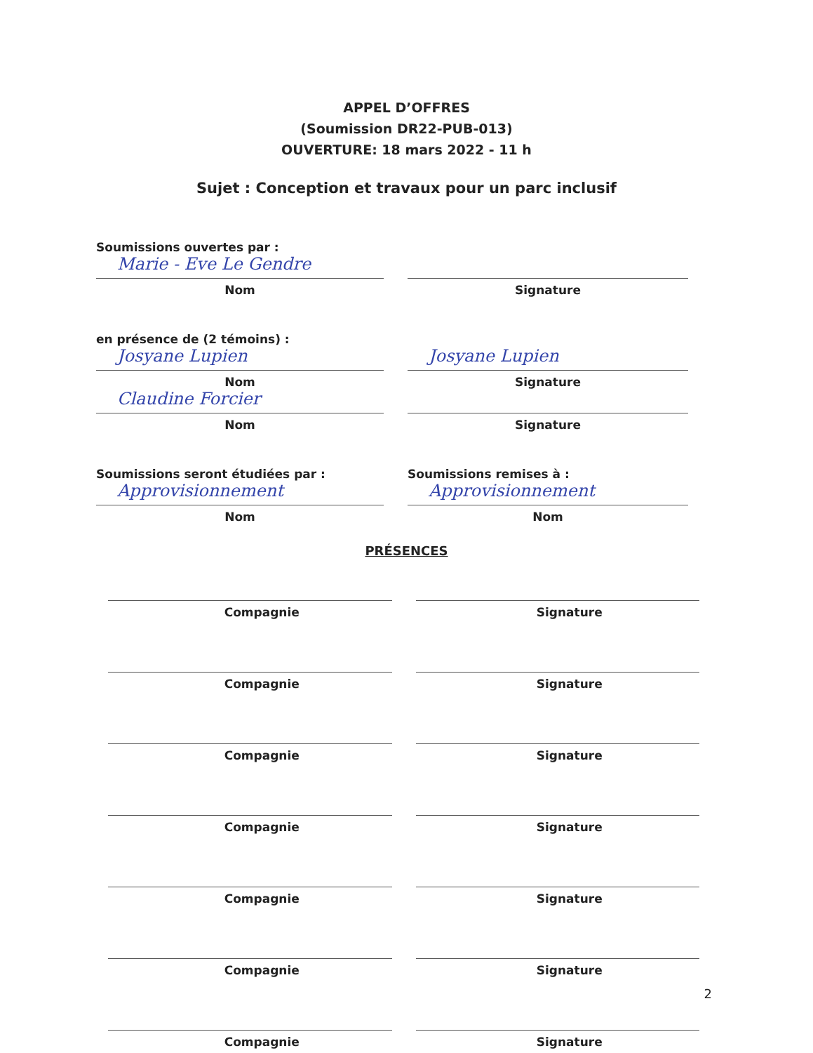APPEL D’OFFRES
(Soumission DR22-PUB-013)
OUVERTURE: 18 mars 2022 - 11 h
Sujet : Conception et travaux pour un parc inclusif
Soumissions ouvertes par :
Marie - Eve Le Gendre
Nom
Signature
en présence de (2 témoins) :
Josyane Lupien
Nom
Claudine Forcier
Nom
Josyane Lupien
Signature
Signature
Soumissions seront étudiées par :
Approvisionnement
Nom
Soumissions remises à :
Approvisionnement
Nom
PRÉSENCES
Compagnie Signature
Compagnie Signature
Compagnie Signature
Compagnie Signature
Compagnie Signature
Compagnie Signature
Compagnie Signature
2